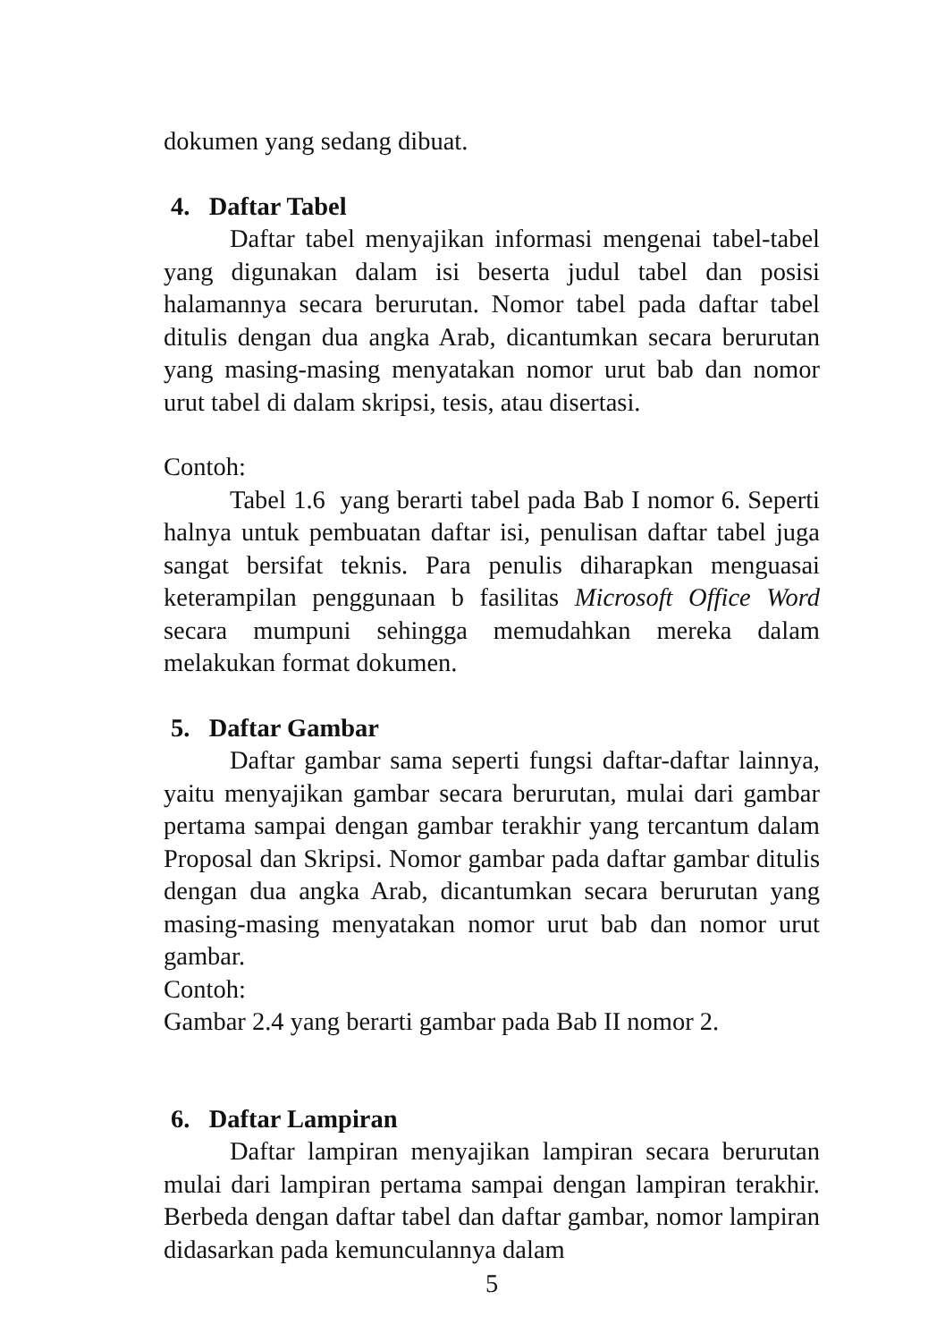dokumen yang sedang dibuat.
4. Daftar Tabel
Daftar tabel menyajikan informasi mengenai tabel-tabel yang digunakan dalam isi beserta judul tabel dan posisi halamannya secara berurutan. Nomor tabel pada daftar tabel ditulis dengan dua angka Arab, dicantumkan secara berurutan yang masing-masing menyatakan nomor urut bab dan nomor urut tabel di dalam skripsi, tesis, atau disertasi.
Contoh:
Tabel 1.6 yang berarti tabel pada Bab I nomor 6. Seperti halnya untuk pembuatan daftar isi, penulisan daftar tabel juga sangat bersifat teknis. Para penulis diharapkan menguasai keterampilan penggunaan b fasilitas Microsoft Office Word secara mumpuni sehingga memudahkan mereka dalam melakukan format dokumen.
5. Daftar Gambar
Daftar gambar sama seperti fungsi daftar-daftar lainnya, yaitu menyajikan gambar secara berurutan, mulai dari gambar pertama sampai dengan gambar terakhir yang tercantum dalam Proposal dan Skripsi. Nomor gambar pada daftar gambar ditulis dengan dua angka Arab, dicantumkan secara berurutan yang masing-masing menyatakan nomor urut bab dan nomor urut gambar.
Contoh:
Gambar 2.4 yang berarti gambar pada Bab II nomor 2.
6. Daftar Lampiran
Daftar lampiran menyajikan lampiran secara berurutan mulai dari lampiran pertama sampai dengan lampiran terakhir. Berbeda dengan daftar tabel dan daftar gambar, nomor lampiran didasarkan pada kemunculannya dalam
5